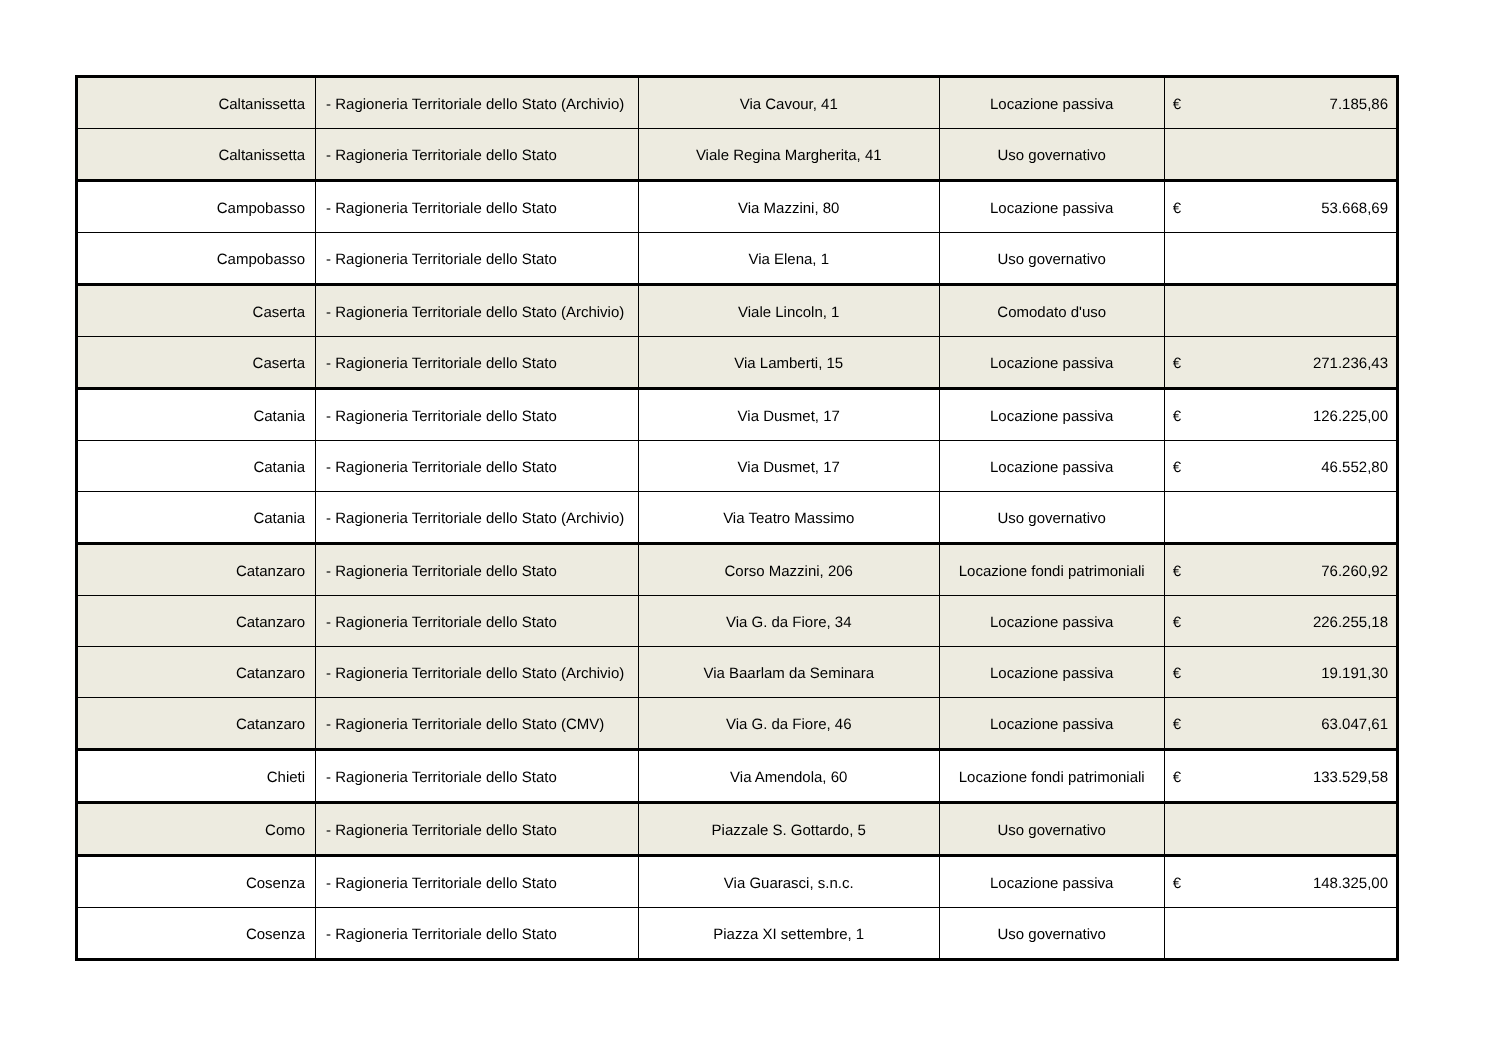| Caltanissetta | - Ragioneria Territoriale dello Stato (Archivio) | Via Cavour, 41 | Locazione passiva | € | 7.185,86 |
| Caltanissetta | - Ragioneria Territoriale dello Stato | Viale Regina Margherita, 41 | Uso governativo | | |
| Campobasso | - Ragioneria Territoriale dello Stato | Via Mazzini, 80 | Locazione passiva | € | 53.668,69 |
| Campobasso | - Ragioneria Territoriale dello Stato | Via Elena, 1 | Uso governativo | | |
| Caserta | - Ragioneria Territoriale dello Stato (Archivio) | Viale Lincoln, 1 | Comodato d'uso | | |
| Caserta | - Ragioneria Territoriale dello Stato | Via Lamberti, 15 | Locazione passiva | € | 271.236,43 |
| Catania | - Ragioneria Territoriale dello Stato | Via Dusmet, 17 | Locazione passiva | € | 126.225,00 |
| Catania | - Ragioneria Territoriale dello Stato | Via Dusmet, 17 | Locazione passiva | € | 46.552,80 |
| Catania | - Ragioneria Territoriale dello Stato (Archivio) | Via Teatro Massimo | Uso governativo | | |
| Catanzaro | - Ragioneria Territoriale dello Stato | Corso Mazzini, 206 | Locazione fondi patrimoniali | € | 76.260,92 |
| Catanzaro | - Ragioneria Territoriale dello Stato | Via G. da Fiore, 34 | Locazione passiva | € | 226.255,18 |
| Catanzaro | - Ragioneria Territoriale dello Stato (Archivio) | Via Baarlam da Seminara | Locazione passiva | € | 19.191,30 |
| Catanzaro | - Ragioneria Territoriale dello Stato (CMV) | Via G. da Fiore, 46 | Locazione passiva | € | 63.047,61 |
| Chieti | - Ragioneria Territoriale dello Stato | Via Amendola, 60 | Locazione fondi patrimoniali | € | 133.529,58 |
| Como | - Ragioneria Territoriale dello Stato | Piazzale S. Gottardo, 5 | Uso governativo | | |
| Cosenza | - Ragioneria Territoriale dello Stato | Via Guarasci, s.n.c. | Locazione passiva | € | 148.325,00 |
| Cosenza | - Ragioneria Territoriale dello Stato | Piazza XI settembre, 1 | Uso governativo | | |